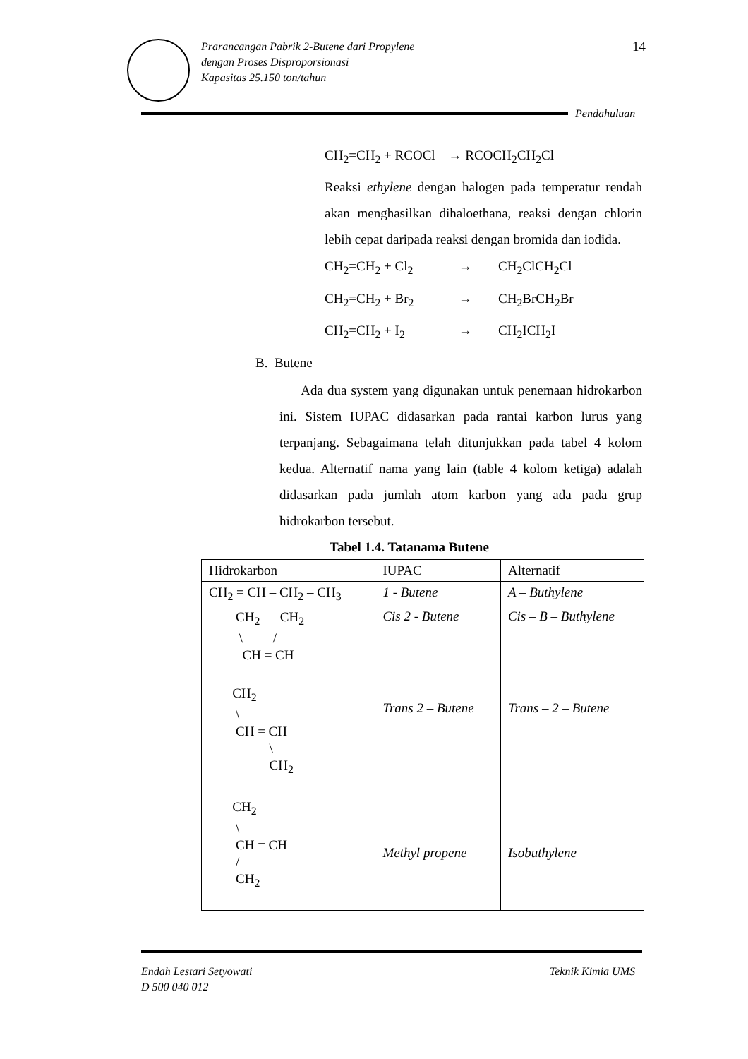Prarancangan Pabrik 2-Butene dari Propylene
dengan Proses Disproporsionasi
Kapasitas 25.150 ton/tahun
14
Pendahuluan
CH<sub>2</sub>=CH<sub>2</sub> + RCOCl → RCOCH<sub>2</sub>CH<sub>2</sub>Cl
Reaksi ethylene dengan halogen pada temperatur rendah akan menghasilkan dihaloethana, reaksi dengan chlorin lebih cepat daripada reaksi dengan bromida dan iodida.
CH<sub>2</sub>=CH<sub>2</sub> + Cl<sub>2</sub> → CH<sub>2</sub>ClCH<sub>2</sub>Cl
CH<sub>2</sub>=CH<sub>2</sub> + Br<sub>2</sub> → CH<sub>2</sub>BrCH<sub>2</sub>Br
CH<sub>2</sub>=CH<sub>2</sub> + I<sub>2</sub> → CH<sub>2</sub>ICH<sub>2</sub>I
B. Butene
Ada dua system yang digunakan untuk penemaan hidrokarbon ini. Sistem IUPAC didasarkan pada rantai karbon lurus yang terpanjang. Sebagaimana telah ditunjukkan pada tabel 4 kolom kedua. Alternatif nama yang lain (table 4 kolom ketiga) adalah didasarkan pada jumlah atom karbon yang ada pada grup hidrokarbon tersebut.
Tabel 1.4. Tatanama Butene
| Hidrokarbon | IUPAC | Alternatif |
| --- | --- | --- |
| CH<sub>2</sub> = CH – CH<sub>2</sub> – CH<sub>3</sub> | 1 - Butene | A – Buthylene |
| CH<sub>2</sub> CH<sub>2</sub> \ / CH = CH | Cis 2 - Butene | Cis – B – Buthylene |
| CH<sub>2</sub> \ CH = CH \ CH<sub>2</sub> | Trans 2 – Butene | Trans – 2 – Butene |
| CH<sub>2</sub> \ CH = CH / CH<sub>2</sub> | Methyl propene | Isobuthylene |
Endah Lestari Setyowati
D 500 040 012
Teknik Kimia UMS